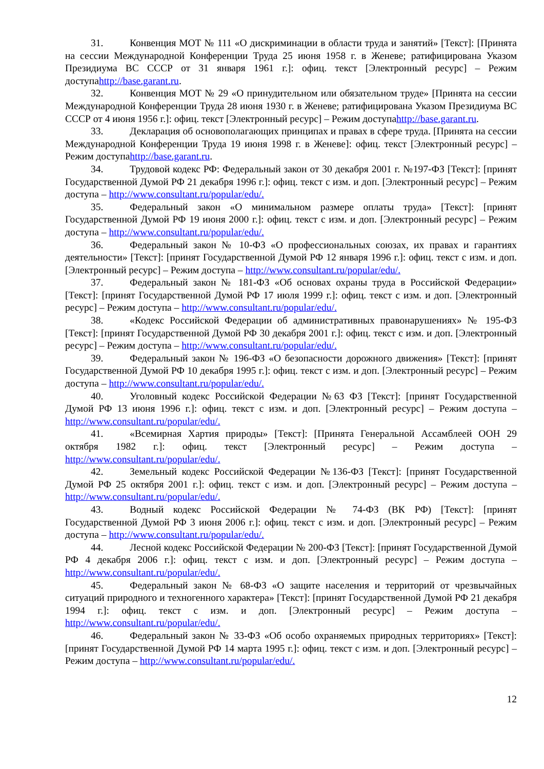31. Конвенция МОТ № 111 «О дискриминации в области труда и занятий» [Текст]: [Принята на сессии Международной Конференции Труда 25 июня 1958 г. в Женеве; ратифицирована Указом Президиума ВС СССР от 31 января 1961 г.]: офиц. текст [Электронный ресурс] – Режим доступаhttp://base.garant.ru.
32. Конвенция МОТ № 29 «О принудительном или обязательном труде» [Принята на сессии Международной Конференции Труда 28 июня 1930 г. в Женеве; ратифицирована Указом Президиума ВС СССР от 4 июня 1956 г.]: офиц. текст [Электронный ресурс] – Режим доступаhttp://base.garant.ru.
33. Декларация об основополагающих принципах и правах в сфере труда. [Принята на сессии Международной Конференции Труда 19 июня 1998 г. в Женеве]: офиц. текст [Электронный ресурс] – Режим доступаhttp://base.garant.ru.
34. Трудовой кодекс РФ: Федеральный закон от 30 декабря 2001 г. №197-ФЗ [Текст]: [принят Государственной Думой РФ 21 декабря 1996 г.]: офиц. текст с изм. и доп. [Электронный ресурс] – Режим доступа – http://www.consultant.ru/popular/edu/.
35. Федеральный закон «О минимальном размере оплаты труда» [Текст]: [принят Государственной Думой РФ 19 июня 2000 г.]: офиц. текст с изм. и доп. [Электронный ресурс] – Режим доступа – http://www.consultant.ru/popular/edu/.
36. Федеральный закон № 10-ФЗ «О профессиональных союзах, их правах и гарантиях деятельности» [Текст]: [принят Государственной Думой РФ 12 января 1996 г.]: офиц. текст с изм. и доп. [Электронный ресурс] – Режим доступа – http://www.consultant.ru/popular/edu/.
37. Федеральный закон № 181-ФЗ «Об основах охраны труда в Российской Федерации» [Текст]: [принят Государственной Думой РФ 17 июля 1999 г.]: офиц. текст с изм. и доп. [Электронный ресурс] – Режим доступа – http://www.consultant.ru/popular/edu/.
38. «Кодекс Российской Федерации об административных правонарушениях» № 195-ФЗ [Текст]: [принят Государственной Думой РФ 30 декабря 2001 г.]: офиц. текст с изм. и доп. [Электронный ресурс] – Режим доступа – http://www.consultant.ru/popular/edu/.
39. Федеральный закон № 196-ФЗ «О безопасности дорожного движения» [Текст]: [принят Государственной Думой РФ 10 декабря 1995 г.]: офиц. текст с изм. и доп. [Электронный ресурс] – Режим доступа – http://www.consultant.ru/popular/edu/.
40. Уголовный кодекс Российской Федерации №63 ФЗ [Текст]: [принят Государственной Думой РФ 13 июня 1996 г.]: офиц. текст с изм. и доп. [Электронный ресурс] – Режим доступа – http://www.consultant.ru/popular/edu/.
41. «Всемирная Хартия природы» [Текст]: [Принята Генеральной Ассамблеей ООН 29 октября 1982 г.]: офиц. текст [Электронный ресурс] – Режим доступа – http://www.consultant.ru/popular/edu/.
42. Земельный кодекс Российской Федерации №136-ФЗ [Текст]: [принят Государственной Думой РФ 25 октября 2001 г.]: офиц. текст с изм. и доп. [Электронный ресурс] – Режим доступа – http://www.consultant.ru/popular/edu/.
43. Водный кодекс Российской Федерации № 74-ФЗ (ВК РФ) [Текст]: [принят Государственной Думой РФ 3 июня 2006 г.]: офиц. текст с изм. и доп. [Электронный ресурс] – Режим доступа – http://www.consultant.ru/popular/edu/.
44. Лесной кодекс Российской Федерации № 200-ФЗ [Текст]: [принят Государственной Думой РФ 4 декабря 2006 г.]: офиц. текст с изм. и доп. [Электронный ресурс] – Режим доступа – http://www.consultant.ru/popular/edu/.
45. Федеральный закон № 68-ФЗ «О защите населения и территорий от чрезвычайных ситуаций природного и техногенного характера» [Текст]: [принят Государственной Думой РФ 21 декабря 1994 г.]: офиц. текст с изм. и доп. [Электронный ресурс] – Режим доступа – http://www.consultant.ru/popular/edu/.
46. Федеральный закон № 33-ФЗ «Об особо охраняемых природных территориях» [Текст]: [принят Государственной Думой РФ 14 марта 1995 г.]: офиц. текст с изм. и доп. [Электронный ресурс] – Режим доступа – http://www.consultant.ru/popular/edu/.
12